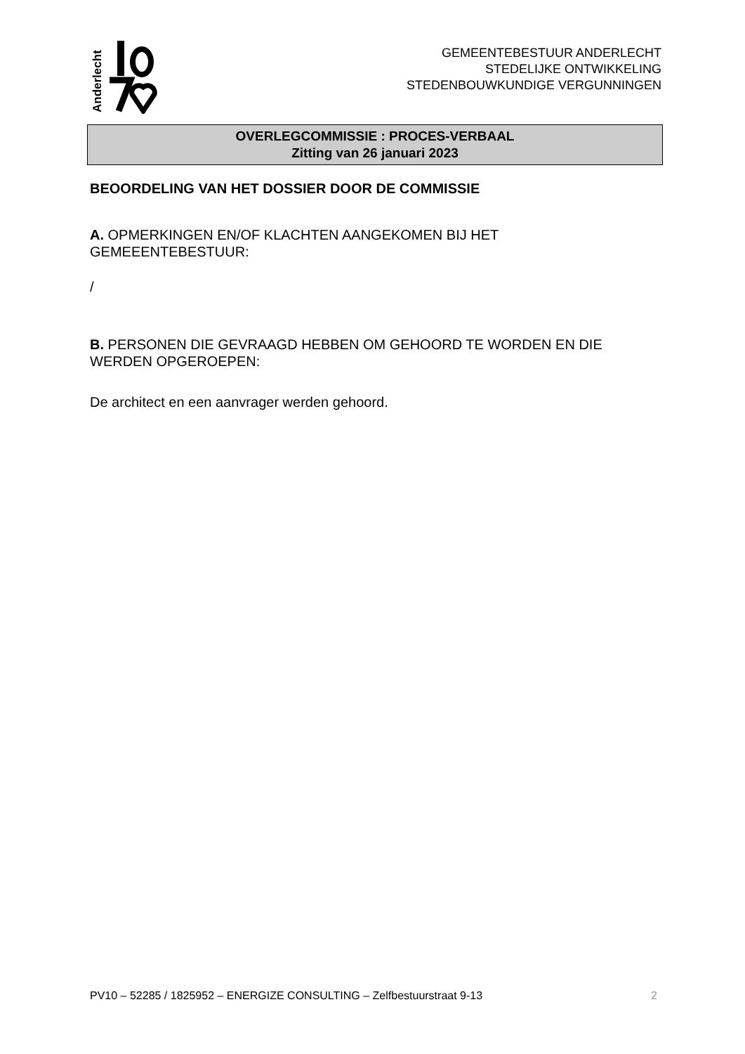Anderlecht
GEMEENTEBESTUUR ANDERLECHT
STEDELIJKE ONTWIKKELING
STEDENBOUWKUNDIGE VERGUNNINGEN
OVERLEGCOMMISSIE : PROCES-VERBAAL
Zitting van 26 januari 2023
BEOORDELING VAN HET DOSSIER DOOR DE COMMISSIE
A. OPMERKINGEN EN/OF KLACHTEN AANGEKOMEN BIJ HET GEMEEENTEBESTUUR:
/
B. PERSONEN DIE GEVRAAGD HEBBEN OM GEHOORD TE WORDEN EN DIE WERDEN OPGEROEPEN:
De architect en een aanvrager werden gehoord.
PV10 – 52285 / 1825952 – ENERGIZE CONSULTING – Zelfbestuurstraat 9-13 2